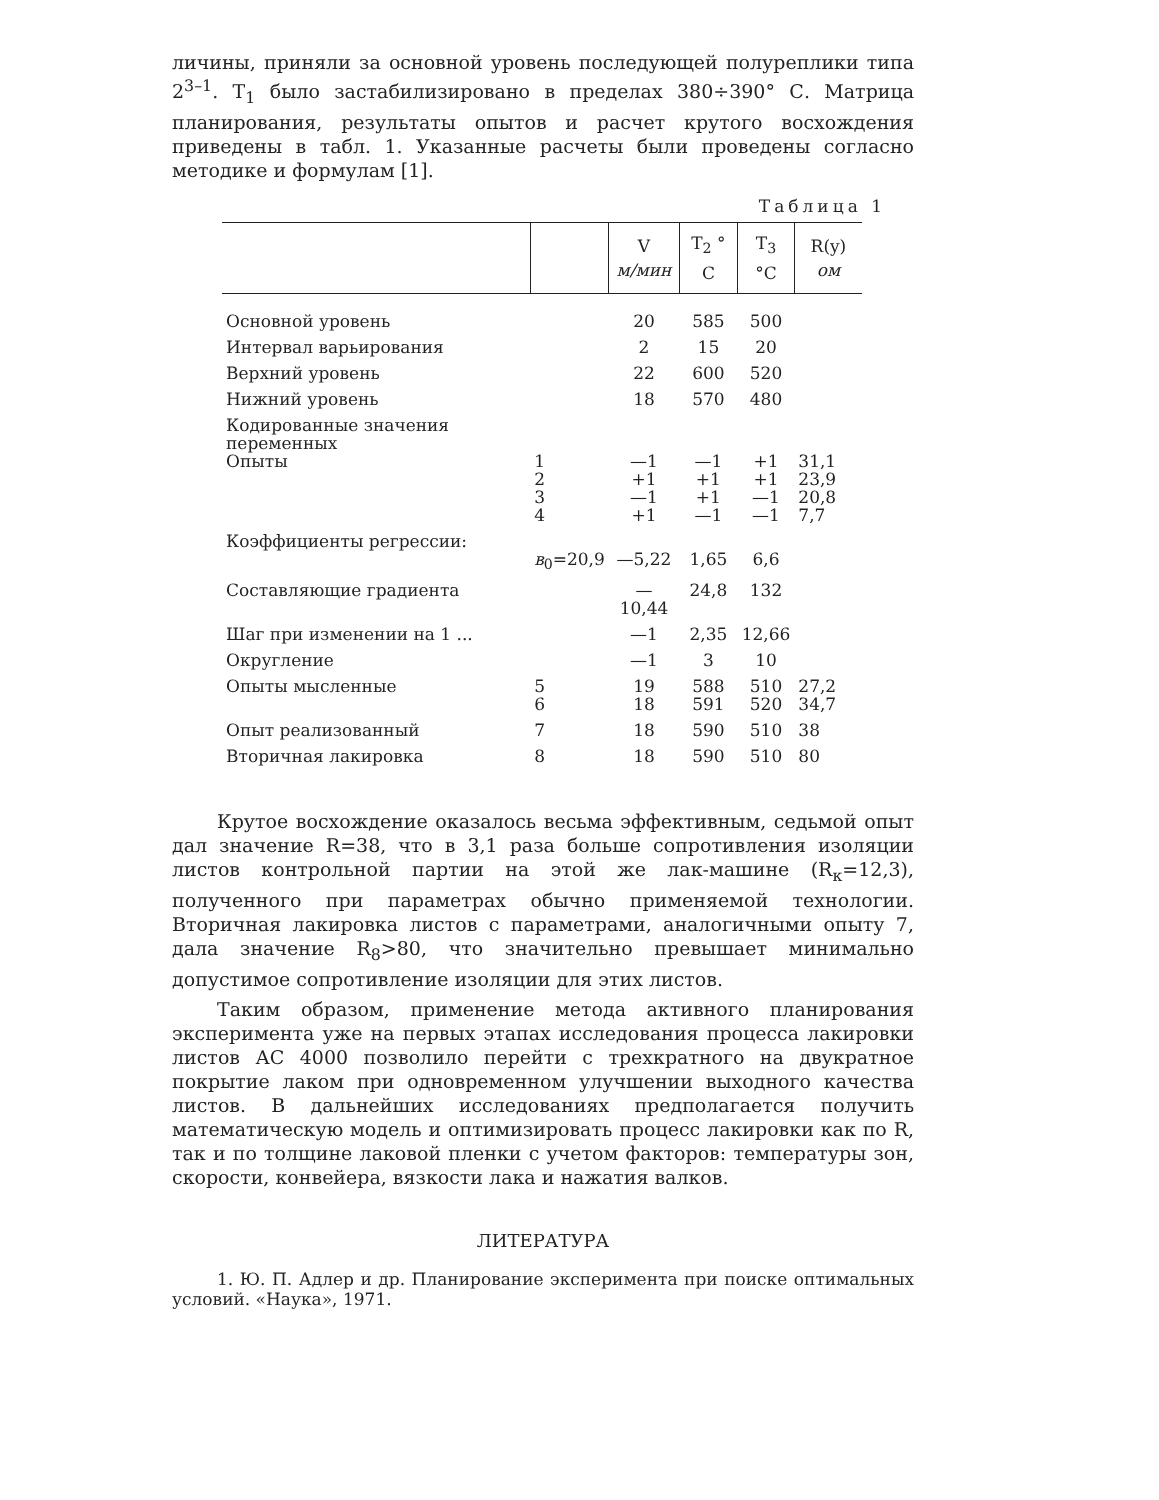личины, приняли за основной уровень последующей полуреплики типа 2<sup>3–1</sup>. T<sub>1</sub> было застабилизировано в пределах 380÷390° С. Матрица планирования, результаты опытов и расчет крутого восхождения приведены в табл. 1. Указанные расчеты были проведены согласно методике и формулам [1].
Таблица 1
| | | V м/мин | T<sub>2</sub> ° C | T<sub>3</sub> °C | R(y) ом |
| --- | --- | --- | --- | --- | --- |
| Основной уровень | | 20 | 585 | 500 | |
| Интервал варьирования | | 2 | 15 | 20 | |
| Верхний уровень | | 22 | 600 | 520 | |
| Нижний уровень | | 18 | 570 | 480 | |
| Кодированные значения переменных Опыты | 1 2 3 4 | —1 +1 —1 +1 | —1 +1 +1 —1 | +1 +1 —1 —1 | 31,1 23,9 20,8 7,7 |
| Коэффициенты регрессии: | в<sub>0</sub>=20,9 | —5,22 | 1,65 | 6,6 | |
| Составляющие градиента | | —10,44 | 24,8 | 132 | |
| Шаг при изменении на 1 ... | | —1 | 2,35 | 12,66 | |
| Округление | | —1 | 3 | 10 | |
| Опыты мысленные | 5 6 | 19 18 | 588 591 | 510 520 | 27,2 34,7 |
| Опыт реализованный | 7 | 18 | 590 | 510 | 38 |
| Вторичная лакировка | 8 | 18 | 590 | 510 | 80 |
Крутое восхождение оказалось весьма эффективным, седьмой опыт дал значение R=38, что в 3,1 раза больше сопротивления изоляции листов контрольной партии на этой же лак-машине (R<sub>к</sub>=12,3), полученного при параметрах обычно применяемой технологии. Вторичная лакировка листов с параметрами, аналогичными опыту 7, дала значение R<sub>8</sub>>80, что значительно превышает минимально допустимое сопротивление изоляции для этих листов.
Таким образом, применение метода активного планирования эксперимента уже на первых этапах исследования процесса лакировки листов АС 4000 позволило перейти с трехкратного на двукратное покрытие лаком при одновременном улучшении выходного качества листов. В дальнейших исследованиях предполагается получить математическую модель и оптимизировать процесс лакировки как по R, так и по толщине лаковой пленки с учетом факторов: температуры зон, скорости, конвейера, вязкости лака и нажатия валков.
ЛИТЕРАТУРА
1. Ю. П. Адлер и др. Планирование эксперимента при поиске оптимальных условий. «Наука», 1971.